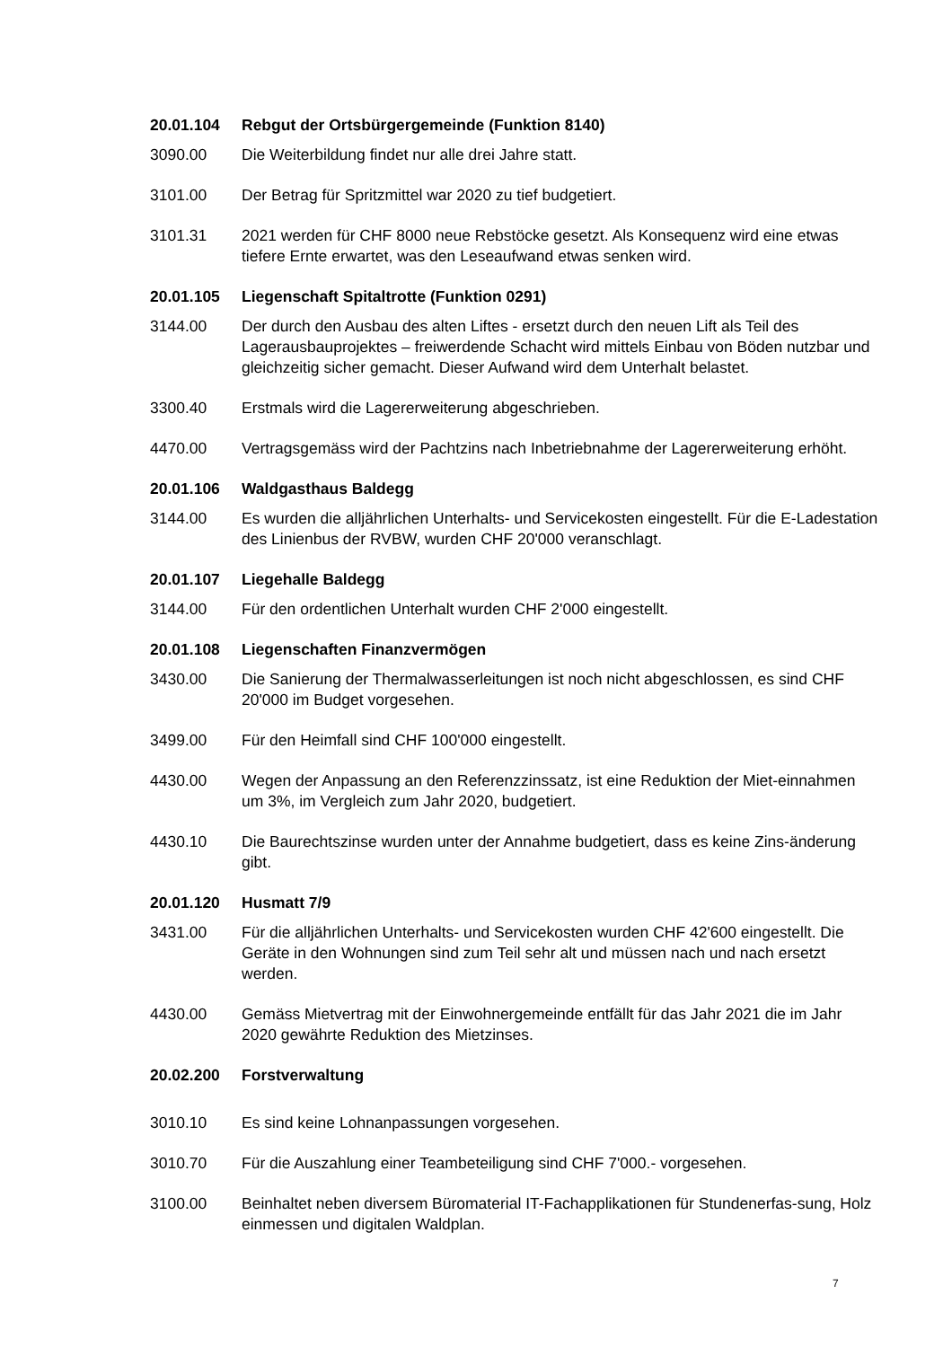20.01.104 Rebgut der Ortsbürgergemeinde (Funktion 8140)
3090.00 Die Weiterbildung findet nur alle drei Jahre statt.
3101.00 Der Betrag für Spritzmittel war 2020 zu tief budgetiert.
3101.31 2021 werden für CHF 8000 neue Rebstöcke gesetzt. Als Konsequenz wird eine etwas tiefere Ernte erwartet, was den Leseaufwand etwas senken wird.
20.01.105 Liegenschaft Spitaltrotte (Funktion 0291)
3144.00 Der durch den Ausbau des alten Liftes - ersetzt durch den neuen Lift als Teil des Lagerausbauprojektes – freiwerdende Schacht wird mittels Einbau von Böden nutzbar und gleichzeitig sicher gemacht. Dieser Aufwand wird dem Unterhalt belastet.
3300.40 Erstmals wird die Lagererweiterung abgeschrieben.
4470.00 Vertragsgemäss wird der Pachtzins nach Inbetriebnahme der Lagererweiterung erhöht.
20.01.106 Waldgasthaus Baldegg
3144.00 Es wurden die alljährlichen Unterhalts- und Servicekosten eingestellt. Für die E-Ladestation des Linienbus der RVBW, wurden CHF 20'000 veranschlagt.
20.01.107 Liegehalle Baldegg
3144.00 Für den ordentlichen Unterhalt wurden CHF 2'000 eingestellt.
20.01.108 Liegenschaften Finanzvermögen
3430.00 Die Sanierung der Thermalwasserleitungen ist noch nicht abgeschlossen, es sind CHF 20'000 im Budget vorgesehen.
3499.00 Für den Heimfall sind CHF 100'000 eingestellt.
4430.00 Wegen der Anpassung an den Referenzzinssatz, ist eine Reduktion der Miet-einnahmen um 3%, im Vergleich zum Jahr 2020, budgetiert.
4430.10 Die Baurechtszinse wurden unter der Annahme budgetiert, dass es keine Zins-änderung gibt.
20.01.120 Husmatt 7/9
3431.00 Für die alljährlichen Unterhalts- und Servicekosten wurden CHF 42'600 eingestellt. Die Geräte in den Wohnungen sind zum Teil sehr alt und müssen nach und nach ersetzt werden.
4430.00 Gemäss Mietvertrag mit der Einwohnergemeinde entfällt für das Jahr 2021 die im Jahr 2020 gewährte Reduktion des Mietzinses.
20.02.200 Forstverwaltung
3010.10 Es sind keine Lohnanpassungen vorgesehen.
3010.70 Für die Auszahlung einer Teambeteiligung sind CHF 7'000.- vorgesehen.
3100.00 Beinhaltet neben diversem Büromaterial IT-Fachapplikationen für Stundenerfas-sung, Holz einmessen und digitalen Waldplan.
7